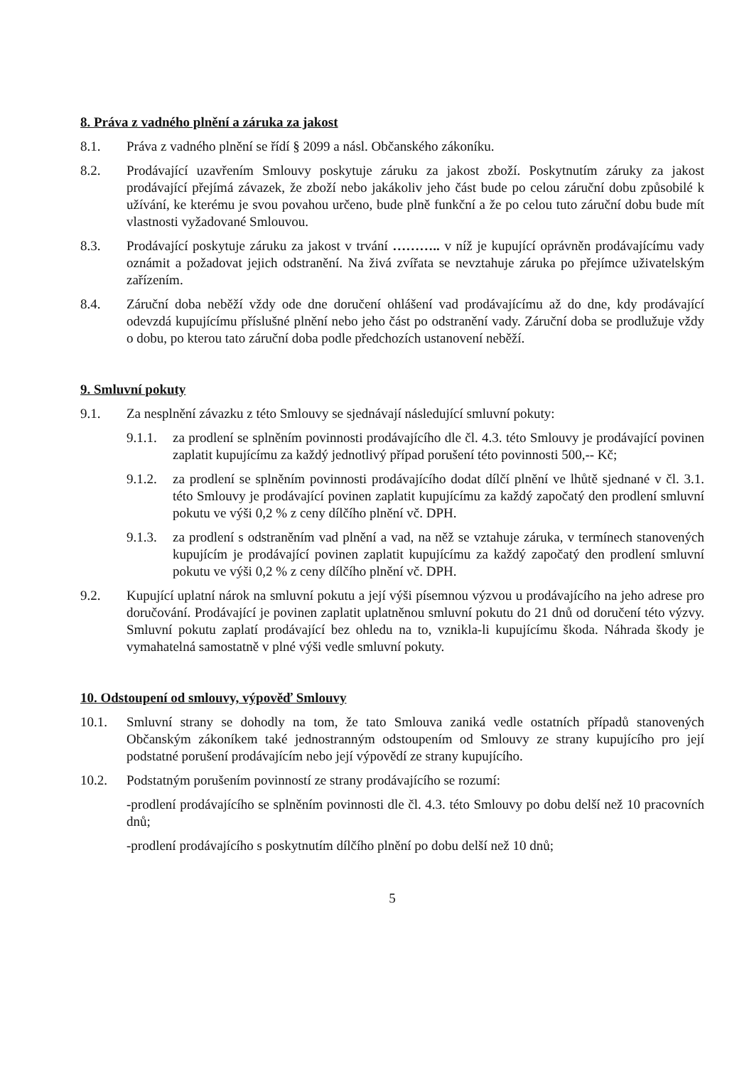8. Práva z vadného plnění a záruka za jakost
8.1. Práva z vadného plnění se řídí § 2099 a násl. Občanského zákoníku.
8.2. Prodávající uzavřením Smlouvy poskytuje záruku za jakost zboží. Poskytnutím záruky za jakost prodávající přejímá závazek, že zboží nebo jakákoliv jeho část bude po celou záruční dobu způsobilé k užívání, ke kterému je svou povahou určeno, bude plně funkční a že po celou tuto záruční dobu bude mít vlastnosti vyžadované Smlouvou.
8.3. Prodávající poskytuje záruku za jakost v trvání ……….. v níž je kupující oprávněn prodávajícímu vady oznámit a požadovat jejich odstranění. Na živá zvířata se nevztahuje záruka po přejímce uživatelským zařízením.
8.4. Záruční doba neběží vždy ode dne doručení ohlášení vad prodávajícímu až do dne, kdy prodávající odevzdá kupujícímu příslušné plnění nebo jeho část po odstranění vady. Záruční doba se prodlužuje vždy o dobu, po kterou tato záruční doba podle předchozích ustanovení neběží.
9. Smluvní pokuty
9.1. Za nesplnění závazku z této Smlouvy se sjednávají následující smluvní pokuty:
9.1.1. za prodlení se splněním povinnosti prodávajícího dle čl. 4.3. této Smlouvy je prodávající povinen zaplatit kupujícímu za každý jednotlivý případ porušení této povinnosti 500,-- Kč;
9.1.2. za prodlení se splněním povinnosti prodávajícího dodat dílčí plnění ve lhůtě sjednané v čl. 3.1. této Smlouvy je prodávající povinen zaplatit kupujícímu za každý započatý den prodlení smluvní pokutu ve výši 0,2 % z ceny dílčího plnění vč. DPH.
9.1.3. za prodlení s odstraněním vad plnění a vad, na něž se vztahuje záruka, v termínech stanovených kupujícím je prodávající povinen zaplatit kupujícímu za každý započatý den prodlení smluvní pokutu ve výši 0,2 % z ceny dílčího plnění vč. DPH.
9.2. Kupující uplatní nárok na smluvní pokutu a její výši písemnou výzvou u prodávajícího na jeho adrese pro doručování. Prodávající je povinen zaplatit uplatněnou smluvní pokutu do 21 dnů od doručení této výzvy. Smluvní pokutu zaplatí prodávající bez ohledu na to, vznikla-li kupujícímu škoda. Náhrada škody je vymahatelná samostatně v plné výši vedle smluvní pokuty.
10. Odstoupení od smlouvy, výpověď Smlouvy
10.1. Smluvní strany se dohodly na tom, že tato Smlouva zaniká vedle ostatních případů stanovených Občanským zákoníkem také jednostranným odstoupením od Smlouvy ze strany kupujícího pro její podstatné porušení prodávajícím nebo její výpovědí ze strany kupujícího.
10.2. Podstatným porušením povinností ze strany prodávajícího se rozumí:
-prodlení prodávajícího se splněním povinnosti dle čl. 4.3. této Smlouvy po dobu delší než 10 pracovních dnů;
-prodlení prodávajícího s poskytnutím dílčího plnění po dobu delší než 10 dnů;
5